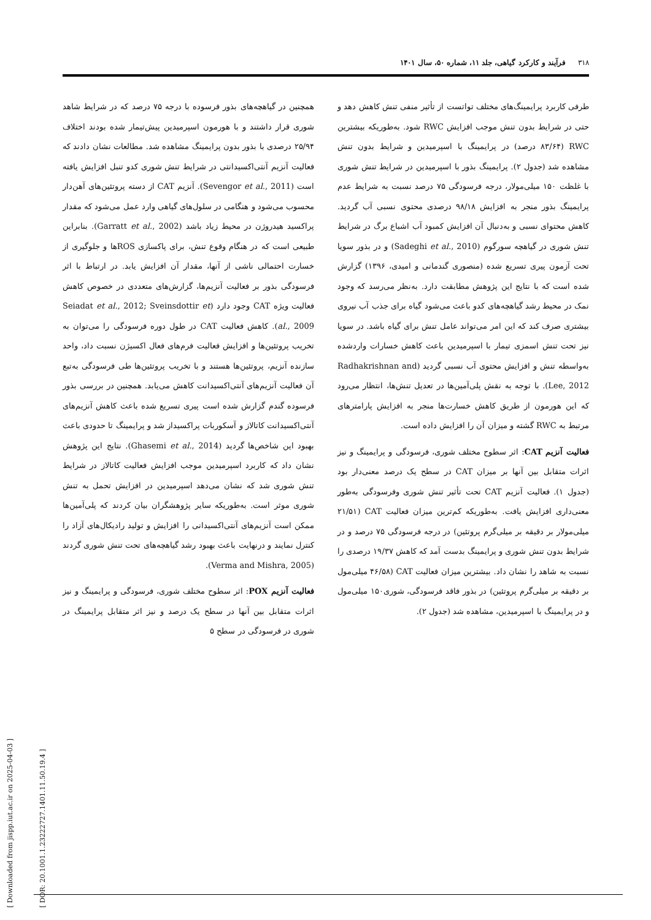۳۱۸فرآیند و کارکرد گیاهی، جلد ۱۱، شماره ۵۰، سال ۱۴۰۱
طرفی کاربرد پرایمینگ‌های مختلف تواتست از تأثیر منفی تنش کاهش دهد و حتی در شرایط بدون تنش موجب افزایش RWC شود. به‌طوریکه بیشترین RWC (۸۳/۶۴ درصد) در پرایمینگ با اسپرمیدین و شرایط بدون تنش مشاهده شد (جدول ۲). پرایمینگ بذور با اسپرمیدین در شرایط تنش شوری با غلظت ۱۵۰ میلی‌مولار، درجه فرسودگی ۷۵ درصد نسبت به شرایط عدم پرایمینگ بذور منجر به افزایش ۹۸/۱۸ درصدی محتوی نسبی آب گردید. کاهش محتوای نسبی و به‌دنبال آن افزایش کمبود آب اشباع برگ در شرایط تنش شوری در گیاهچه سورگوم (Sadeghi et al., 2010) و در بذور سویا تحت آزمون پیری تسریع شده (منصوری گندمانی و امیدی، ۱۳۹۶) گزارش شده است که با نتایج این پژوهش مطابقت دارد. به‌نظر می‌رسد که وجود نمک در محیط رشد گیاهچه‌های کدو باعث می‌شود گیاه برای جذب آب نیروی بیشتری صرف کند که این امر می‌تواند عامل تنش برای گیاه باشد. در سویا نیز تحت تنش اسمزی تیمار با اسپرمیدین باعث کاهش خسارات واردشده به‌واسطه تنش و افزایش محتوی آب نسبی گردید (Radhakrishnan and Lee, 2012). با توجه به نقش پلی‌آمین‌ها در تعدیل تنش‌ها، انتظار می‌رود که این هورمون از طریق کاهش خسارت‌ها منجر به افزایش پارامترهای مرتبط به RWC گشته و میزان آن را افزایش داده است.
فعالیت آنزیم CAT: اثر سطوح مختلف شوری، فرسودگی و پرایمینگ و نیز اثرات متقابل بین آنها بر میزان CAT در سطح یک درصد معنی‌دار بود (جدول ۱). فعالیت آنزیم CAT تحت تأثیر تنش شوری وفرسودگی به‌طور معنی‌داری افزایش یافت. به‌طوریکه کم‌ترین میزان فعالیت CAT (۲۱/۵۱ میلی‌مولار بر دقیقه بر میلی‌گرم پروتئین) در درجه فرسودگی ۷۵ درصد و در شرایط بدون تنش شوری و پرایمینگ بدست آمد که کاهش ۱۹/۳۷ درصدی را نسبت به شاهد را نشان داد. بیشترین میزان فعالیت CAT (۴۶/۵۸ میلی‌مول بر دقیقه بر میلی‌گرم پروتئین) در بذور فاقد فرسودگی، شوری۱۵۰ میلی‌مول و در پرایمینگ با اسپرمیدین، مشاهده شد (جدول ۲).
همچنین در گیاهچه‌های بذور فرسوده با درجه ۷۵ درصد که در شرایط شاهد شوری قرار داشتند و با هورمون اسپرمیدین پیش‌تیمار شده بودند اختلاف ۲۵/۹۴ درصدی با بذور بدون پرایمینگ مشاهده شد. مطالعات نشان دادند که فعالیت آنزیم آنتی‌اکسیدانتی در شرایط تنش شوری کدو تنبل افزایش یافته است (Sevengor et al., 2011). آنزیم CAT از دسته پروتئین‌های آهن‌دار محسوب می‌شود و هنگامی در سلول‌های گیاهی وارد عمل می‌شود که مقدار پراکسید هیدروژن در محیط زیاد باشد (Garratt et al., 2002). بنابراین طبیعی است که در هنگام وقوع تنش، برای پاکسازی ROSها و جلوگیری از خسارت احتمالی ناشی از آنها، مقدار آن افزایش یابد. در ارتباط با اثر فرسودگی بذور بر فعالیت آنزیم‌ها، گزارش‌های متعددی در خصوص کاهش فعالیت ویژه CAT وجود دارد (Seiadat et al., 2012; Sveinsdottir et al., 2009). کاهش فعالیت CAT در طول دوره فرسودگی را می‌توان به تخریب پروتئین‌ها و افزایش فعالیت فرم‌های فعال اکسیژن نسبت داد، واحد سازنده آنزیم، پروتئین‌ها هستند و با تخریب پروتئین‌ها طی فرسودگی به‌تبع آن فعالیت آنزیم‌های آنتی‌اکسیدانت کاهش می‌یابد. همچنین در بررسی بذور فرسوده گندم گزارش شده است پیری تسریع شده باعث کاهش آنزیم‌های آنتی‌اکسیدانت کاتالاز و آسکوربات پراکسیداز شد و پرایمینگ تا حدودی باعث بهبود این شاخص‌ها گردید (Ghasemi et al., 2014). نتایج این پژوهش نشان داد که کاربرد اسپرمیدین موجب افزایش فعالیت کاتالاز در شرایط تنش شوری شد که نشان می‌دهد اسپرمیدین در افزایش تحمل به تنش شوری موثر است. به‌طوریکه سایر پژوهشگران بیان کردند که پلی‌آمین‌ها ممکن است آنزیم‌های آنتی‌اکسیدانی را افزایش و تولید رادیکال‌های آزاد را کنترل نمایند و درنهایت باعث بهبود رشد گیاهچه‌های تحت تنش شوری گردند (Verma and Mishra, 2005).
فعالیت آنزیم POX: اثر سطوح مختلف شوری، فرسودگی و پرایمینگ و نیز اثرات متقابل بین آنها در سطح یک درصد و نیز اثر متقابل پرایمینگ در شوری در فرسودگی در سطح ۵
[ Downloaded from jispp.iut.ac.ir on 2025-04-03 ]
[ DOR: 20.1001.1.23222727.1401.11.50.19.4 ]